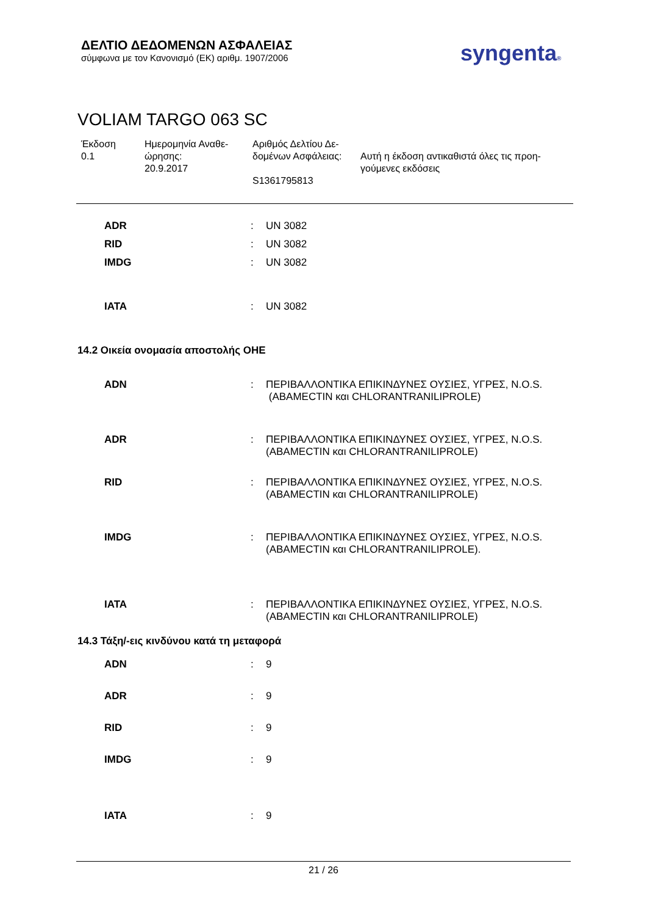ΔΕΛΤΙΟ ΔΕΔΟΜΕΝΩΝ ΑΣΦΑΛΕΙΑΣ
σύμφωνα με τον Κανονισμό (ΕΚ) αριθμ. 1907/2006
syngenta®
VOLIAM TARGO 063 SC
Έκδοση
0.1
Ημερομηνία Αναθε-
ώρησης:
20.9.2017
Αριθμός Δελτίου Δε-
δομένων Ασφάλειας:
S1361795813
Αυτή η έκδοση αντικαθιστά όλες τις προη-
γούμενες εκδόσεις
ADR : UN 3082
RID : UN 3082
IMDG : UN 3082
IATA : UN 3082
14.2 Οικεία ονομασία αποστολής ΟΗΕ
ADN : ΠΕΡΙΒΑΛΛΟΝΤΙΚΑ ΕΠΙΚΙΝΔΥΝΕΣ ΟΥΣΙΕΣ, ΥΓΡΕΣ, N.O.S.
(ABAMECTIN και CHLORANTRANILIPROLE)
ADR : ΠΕΡΙΒΑΛΛΟΝΤΙΚΑ ΕΠΙΚΙΝΔΥΝΕΣ ΟΥΣΙΕΣ, ΥΓΡΕΣ, N.O.S.
(ABAMECTIN και CHLORANTRANILIPROLE)
RID : ΠΕΡΙΒΑΛΛΟΝΤΙΚΑ ΕΠΙΚΙΝΔΥΝΕΣ ΟΥΣΙΕΣ, ΥΓΡΕΣ, N.O.S.
(ABAMECTIN και CHLORANTRANILIPROLE)
IMDG : ΠΕΡΙΒΑΛΛΟΝΤΙΚΑ ΕΠΙΚΙΝΔΥΝΕΣ ΟΥΣΙΕΣ, ΥΓΡΕΣ, N.O.S.
(ABAMECTIN και CHLORANTRANILIPROLE).
IATA : ΠΕΡΙΒΑΛΛΟΝΤΙΚΑ ΕΠΙΚΙΝΔΥΝΕΣ ΟΥΣΙΕΣ, ΥΓΡΕΣ, N.O.S.
(ABAMECTIN και CHLORANTRANILIPROLE)
14.3 Τάξη/-εις κινδύνου κατά τη μεταφορά
ADN : 9
ADR : 9
RID : 9
IMDG : 9
IATA : 9
21 / 26